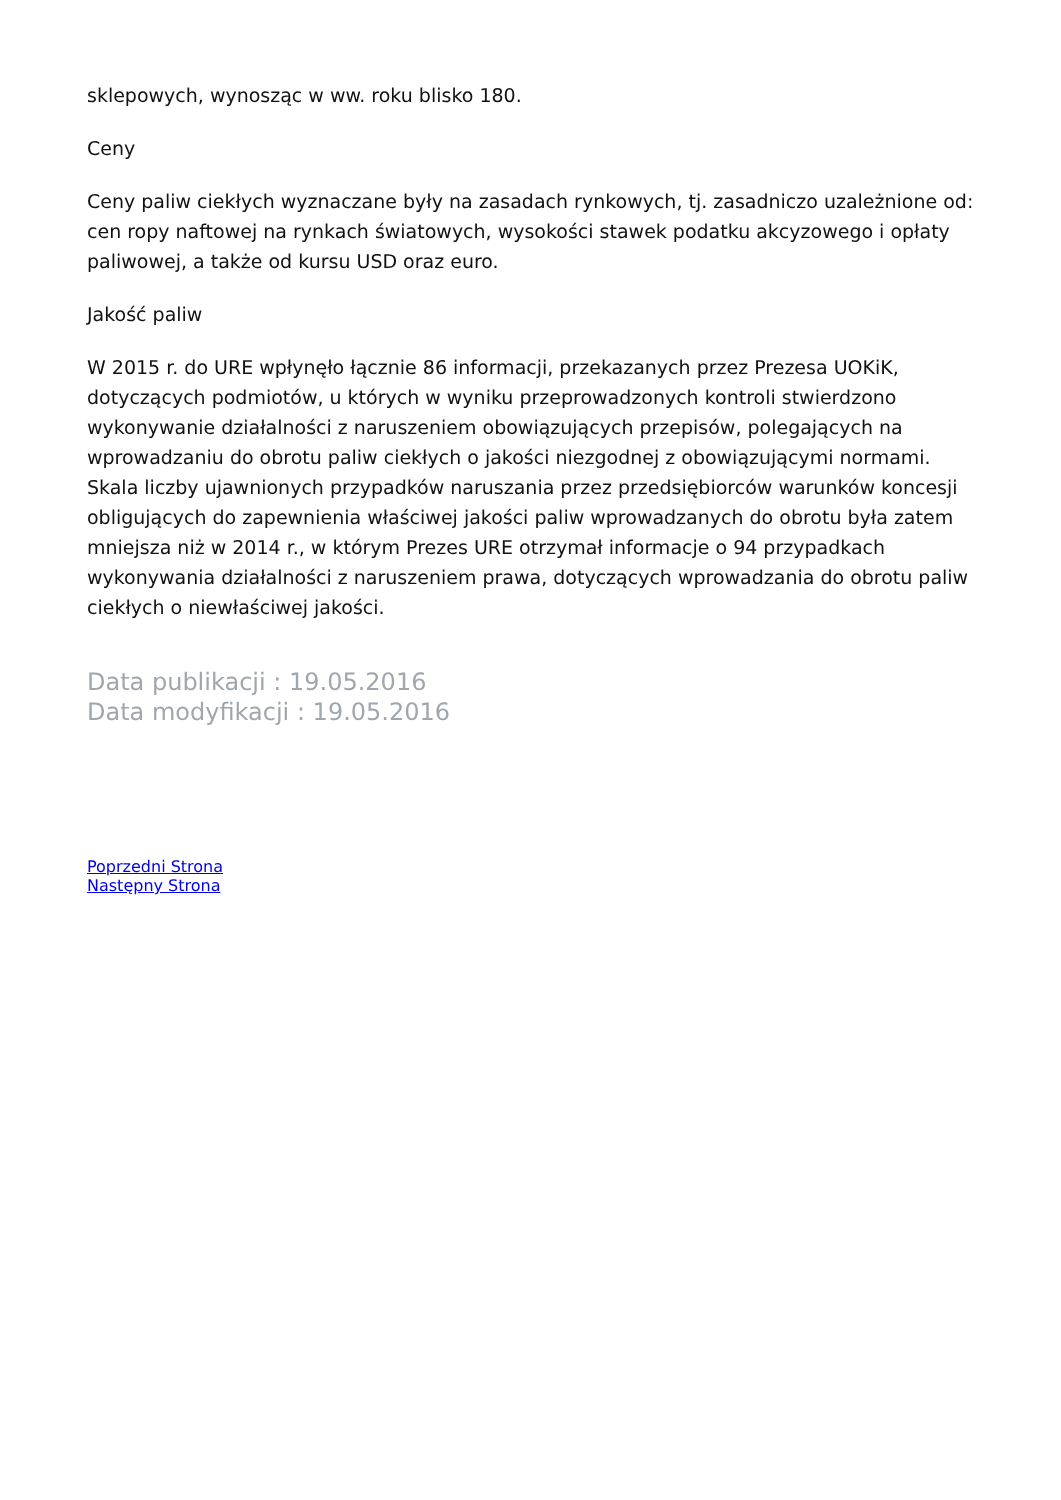sklepowych, wynosząc w ww. roku blisko 180.
Ceny
Ceny paliw ciekłych wyznaczane były na zasadach rynkowych, tj. zasadniczo uzależnione od: cen ropy naftowej na rynkach światowych, wysokości stawek podatku akcyzowego i opłaty paliwowej, a także od kursu USD oraz euro.
Jakość paliw
W 2015 r. do URE wpłynęło łącznie 86 informacji, przekazanych przez Prezesa UOKiK, dotyczących podmiotów, u których w wyniku przeprowadzonych kontroli stwierdzono wykonywanie działalności z naruszeniem obowiązujących przepisów, polegających na wprowadzaniu do obrotu paliw ciekłych o jakości niezgodnej z obowiązującymi normami. Skala liczby ujawnionych przypadków naruszania przez przedsiębiorców warunków koncesji obligujących do zapewnienia właściwej jakości paliw wprowadzanych do obrotu była zatem mniejsza niż w 2014 r., w którym Prezes URE otrzymał informacje o 94 przypadkach wykonywania działalności z naruszeniem prawa, dotyczących wprowadzania do obrotu paliw ciekłych o niewłaściwej jakości.
Data publikacji : 19.05.2016
Data modyfikacji : 19.05.2016
Poprzedni Strona
Następny Strona